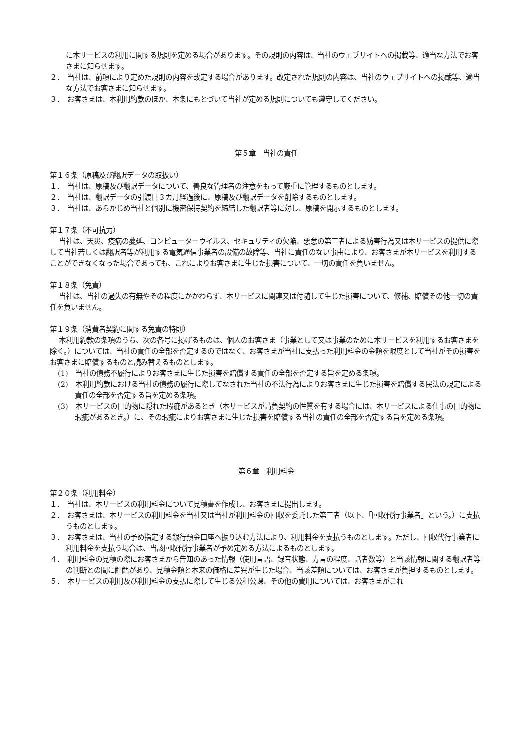に本サービスの利用に関する規則を定める場合があります。その規則の内容は、当社のウェブサイトへの掲載等、適当な方法でお客さまに知らせます。
２．　当社は、前項により定めた規則の内容を改定する場合があります。改定された規則の内容は、当社のウェブサイトへの掲載等、適当な方法でお客さまに知らせます。
３．　お客さまは、本利用約款のほか、本条にもとづいて当社が定める規則についても遵守してください。
第５章　当社の責任
第１６条（原稿及び翻訳データの取扱い）
１．　当社は、原稿及び翻訳データについて、善良な管理者の注意をもって厳重に管理するものとします。
２．　当社は、翻訳データの引渡日３カ月経過後に、原稿及び翻訳データを削除するものとします。
３．　当社は、あらかじめ当社と個別に機密保持契約を締結した翻訳者等に対し、原稿を開示するものとします。
第１７条（不可抗力）
当社は、天災、疫病の蔓延、コンピューターウイルス、セキュリティの欠陥、悪意の第三者による妨害行為又は本サービスの提供に際して当社若しくは翻訳者等が利用する電気通信事業者の設備の故障等、当社に責任のない事由により、お客さまが本サービスを利用することができなくなった場合であっても、これによりお客さまに生じた損害について、一切の責任を負いません。
第１８条（免責）
当社は、当社の過失の有無やその程度にかかわらず、本サービスに関連又は付随して生じた損害について、修補、賠償その他一切の責任を負いません。
第１９条（消費者契約に関する免責の特則）
本利用約款の条項のうち、次の各号に掲げるものは、個人のお客さま（事業として又は事業のために本サービスを利用するお客さまを除く。）については、当社の責任の全部を否定するのではなく、お客さまが当社に支払った利用料金の金額を限度として当社がその損害をお客さまに賠償するものと読み替えるものとします。
(1)　当社の債務不履行によりお客さまに生じた損害を賠償する責任の全部を否定する旨を定める条項。
(2)　本利用約款における当社の債務の履行に際してなされた当社の不法行為によりお客さまに生じた損害を賠償する民法の規定による責任の全部を否定する旨を定める条項。
(3)　本サービスの目的物に隠れた瑕疵があるとき（本サービスが請負契約の性質を有する場合には、本サービスによる仕事の目的物に瑕疵があるとき。）に、その瑕疵によりお客さまに生じた損害を賠償する当社の責任の全部を否定する旨を定める条項。
第６章　利用料金
第２０条（利用料金）
１．　当社は、本サービスの利用料金について見積書を作成し、お客さまに提出します。
２．　お客さまは、本サービスの利用料金を当社又は当社が利用料金の回収を委託した第三者（以下、「回収代行事業者」という。）に支払うものとします。
３．　お客さまは、当社の予め指定する銀行預金口座へ振り込む方法により、利用料金を支払うものとします。ただし、回収代行事業者に利用料金を支払う場合は、当該回収代行事業者が予め定める方法によるものとします。
４．　利用料金の見積の際にお客さまから告知のあった情報（使用言語、録音状態、方言の程度、話者数等）と当該情報に関する翻訳者等の判断との間に齟齬があり、見積金額と本来の価格に差異が生じた場合、当該差額については、お客さまが負担するものとします。
５．　本サービスの利用及び利用料金の支払に際して生じる公租公課、その他の費用については、お客さまがこれ